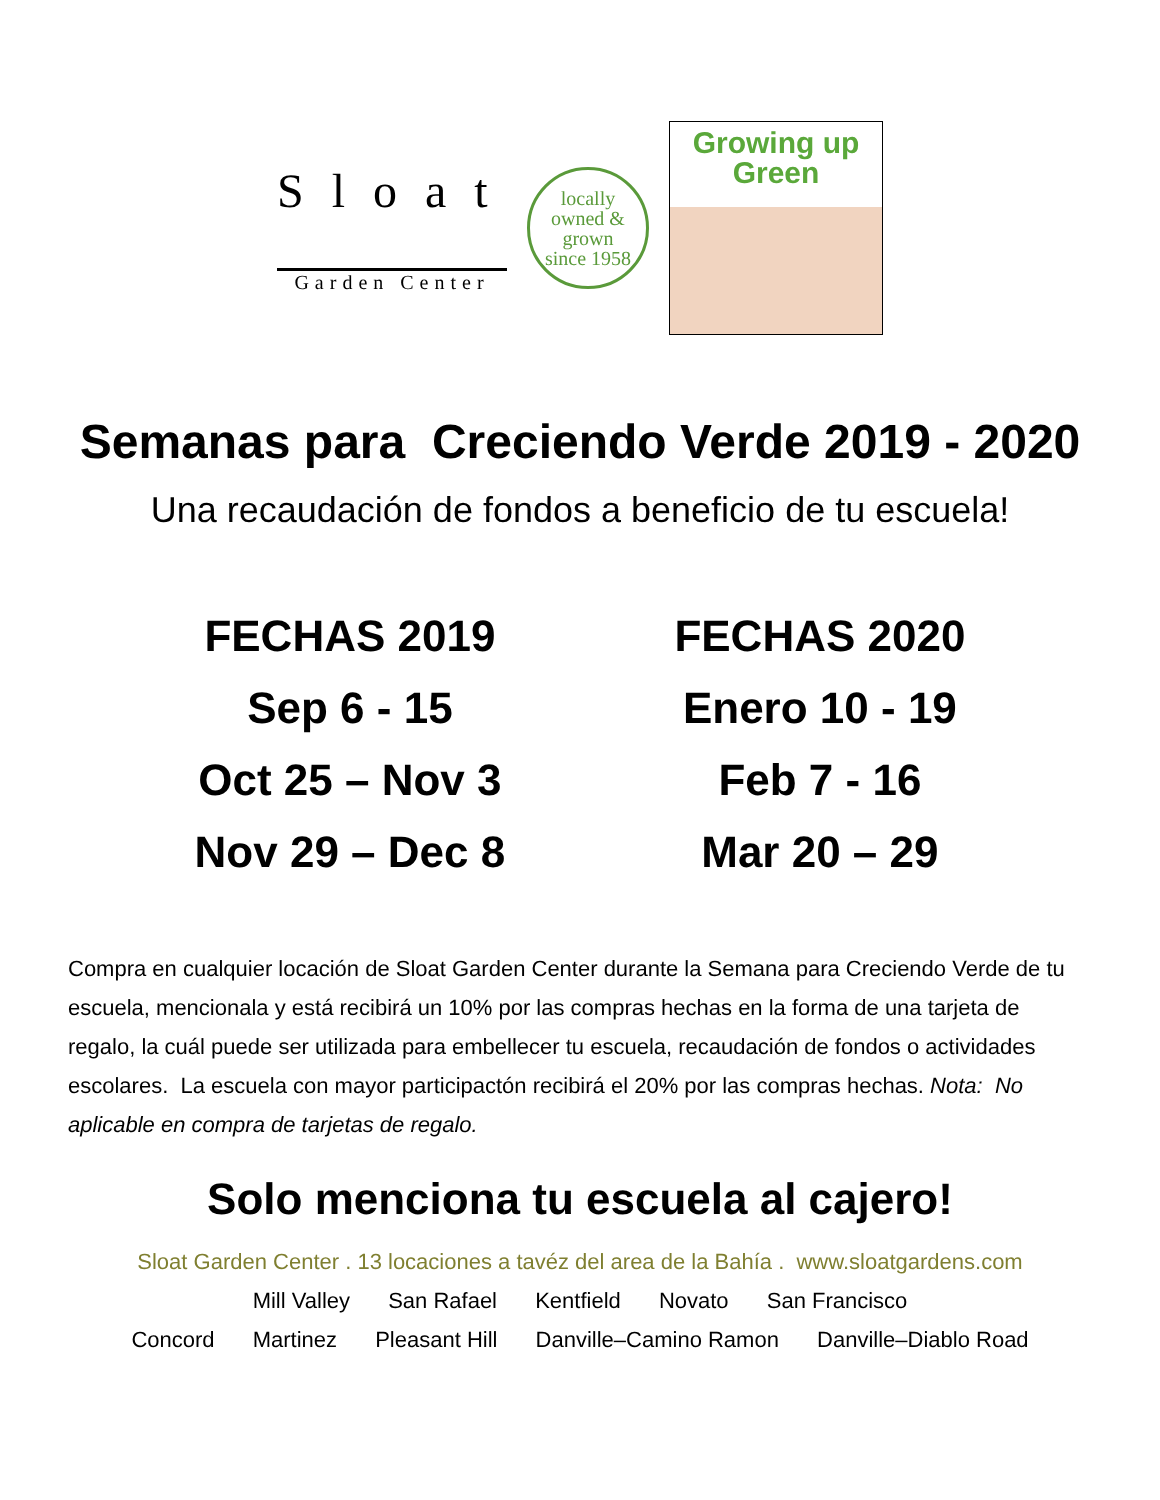Sloat
Garden Center
locally
owned &
grown
since 1958
Growing up
Green
Semanas para Creciendo Verde 2019 - 2020
Una recaudación de fondos a beneficio de tu escuela!
FECHAS 2019
Sep 6 - 15
Oct 25 – Nov 3
Nov 29 – Dec 8
FECHAS 2020
Enero 10 - 19
Feb 7 - 16
Mar 20 – 29
Compra en cualquier locación de Sloat Garden Center durante la Semana para Creciendo Verde de tu escuela, mencionala y está recibirá un 10% por las compras hechas en la forma de una tarjeta de regalo, la cuál puede ser utilizada para embellecer tu escuela, recaudación de fondos o actividades escolares. La escuela con mayor participactón recibirá el 20% por las compras hechas. Nota: No aplicable en compra de tarjetas de regalo.
Solo menciona tu escuela al cajero!
Sloat Garden Center . 13 locaciones a tavéz del area de la Bahía . www.sloatgardens.com
Mill Valley San Rafael Kentfield Novato San Francisco
Concord Martinez Pleasant Hill Danville–Camino Ramon Danville–Diablo Road